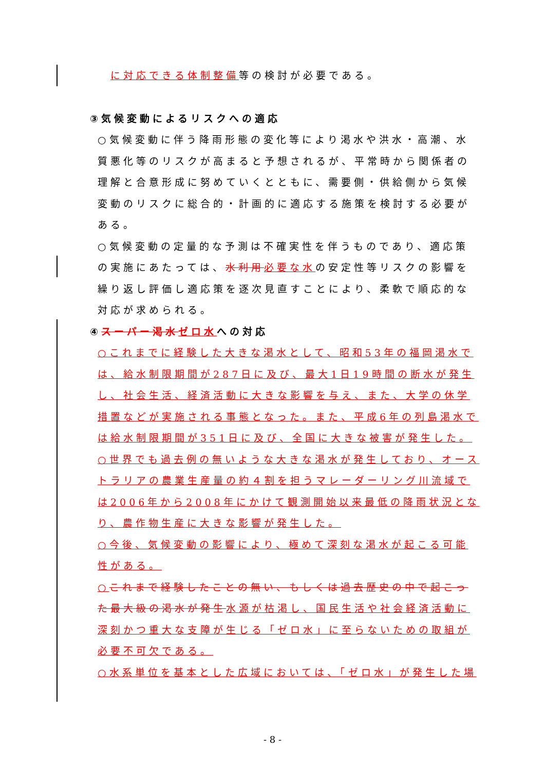に対応できる体制整備等の検討が必要である。
③気候変動によるリスクへの適応
○気候変動に伴う降雨形態の変化等により渇水や洪水・高潮、水質悪化等のリスクが高まると予想されるが、平常時から関係者の理解と合意形成に努めていくとともに、需要側・供給側から気候変動のリスクに総合的・計画的に適応する施策を検討する必要がある。
○気候変動の定量的な予測は不確実性を伴うものであり、適応策の実施にあたっては、水利用 必要な水の安定性等リスクの影響を繰り返し評価し適応策を逐次見直すことにより、柔軟で順応的な対応が求められる。
④スーパー渇水 ゼロ水への対応
○これまでに経験した大きな渇水として、昭和53年の福岡渇水では、給水制限期間が287日に及び、最大1日19時間の断水が発生し、社会生活、経済活動に大きな影響を与え、また、大学の休学措置などが実施される事態となった。また、平成6年の列島渇水では給水制限期間が351日に及び、全国に大きな被害が発生した。
○世界でも過去例の無いような大きな渇水が発生しており、オーストラリアの農業生産量の約４割を担うマレーダーリング川流域では2006年から2008年にかけて観測開始以来最低の降雨状況となり、農作物生産に大きな影響が発生した。
○今後、気候変動の影響により、極めて深刻な渇水が起こる可能性がある。
○これまで経験したことの無い、もしくは過去歴史の中で起こった最大級の渇水が発生 水源が枯渇し、国民生活や社会経済活動に深刻かつ重大な支障が生じる「ゼロ水」に至らないための取組が必要不可欠である。
○水系単位を基本とした広域においては、「ゼロ水」が発生した場
- 8 -